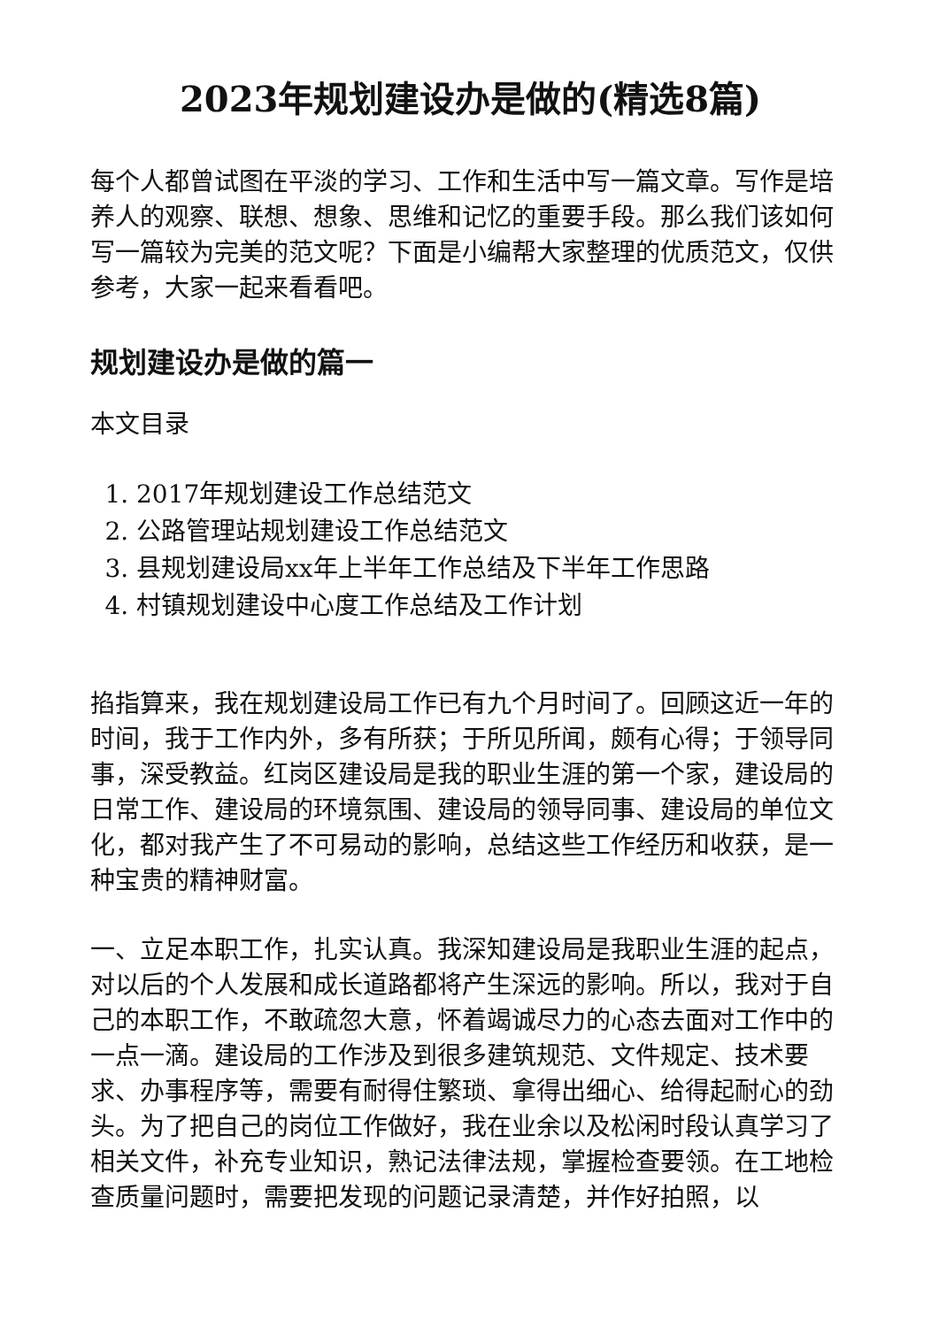2023年规划建设办是做的(精选8篇)
每个人都曾试图在平淡的学习、工作和生活中写一篇文章。写作是培养人的观察、联想、想象、思维和记忆的重要手段。那么我们该如何写一篇较为完美的范文呢？下面是小编帮大家整理的优质范文，仅供参考，大家一起来看看吧。
规划建设办是做的篇一
本文目录
1. 2017年规划建设工作总结范文
2. 公路管理站规划建设工作总结范文
3. 县规划建设局xx年上半年工作总结及下半年工作思路
4. 村镇规划建设中心度工作总结及工作计划
掐指算来，我在规划建设局工作已有九个月时间了。回顾这近一年的时间，我于工作内外，多有所获；于所见所闻，颇有心得；于领导同事，深受教益。红岗区建设局是我的职业生涯的第一个家，建设局的日常工作、建设局的环境氛围、建设局的领导同事、建设局的单位文化，都对我产生了不可易动的影响，总结这些工作经历和收获，是一种宝贵的精神财富。
一、立足本职工作，扎实认真。我深知建设局是我职业生涯的起点，对以后的个人发展和成长道路都将产生深远的影响。所以，我对于自己的本职工作，不敢疏忽大意，怀着竭诚尽力的心态去面对工作中的一点一滴。建设局的工作涉及到很多建筑规范、文件规定、技术要求、办事程序等，需要有耐得住繁琐、拿得出细心、给得起耐心的劲头。为了把自己的岗位工作做好，我在业余以及松闲时段认真学习了相关文件，补充专业知识，熟记法律法规，掌握检查要领。在工地检查质量问题时，需要把发现的问题记录清楚，并作好拍照，以